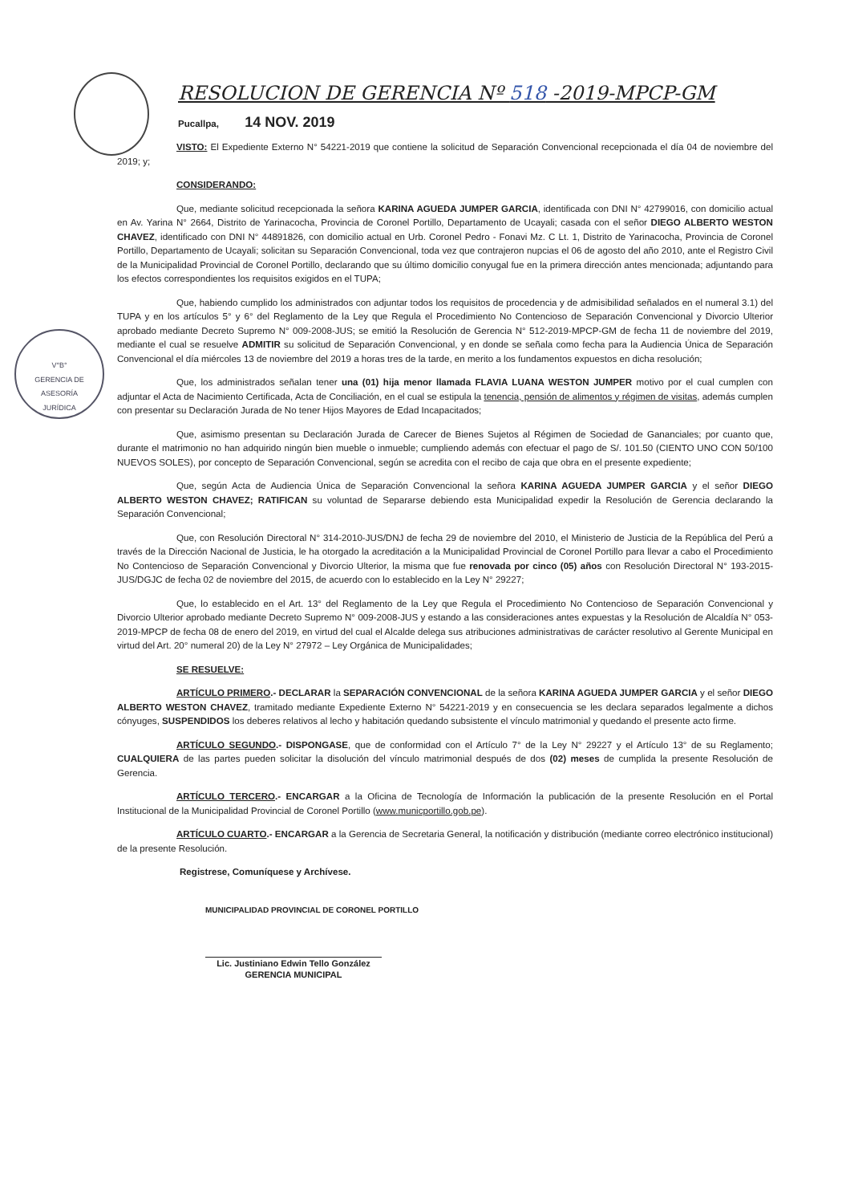V°B°
GERENCIA DE
ASESORÍA
JURÍDICA
RESOLUCION DE GERENCIA Nº 518 -2019-MPCP-GM
Pucallpa, 14 NOV. 2019
VISTO: El Expediente Externo N° 54221-2019 que contiene la solicitud de Separación Convencional recepcionada el día 04 de noviembre del 2019; y;
CONSIDERANDO:
Que, mediante solicitud recepcionada la señora KARINA AGUEDA JUMPER GARCIA, identificada con DNI N° 42799016, con domicilio actual en Av. Yarina N° 2664, Distrito de Yarinacocha, Provincia de Coronel Portillo, Departamento de Ucayali; casada con el señor DIEGO ALBERTO WESTON CHAVEZ, identificado con DNI N° 44891826, con domicilio actual en Urb. Coronel Pedro - Fonavi Mz. C Lt. 1, Distrito de Yarinacocha, Provincia de Coronel Portillo, Departamento de Ucayali; solicitan su Separación Convencional, toda vez que contrajeron nupcias el 06 de agosto del año 2010, ante el Registro Civil de la Municipalidad Provincial de Coronel Portillo, declarando que su último domicilio conyugal fue en la primera dirección antes mencionada; adjuntando para los efectos correspondientes los requisitos exigidos en el TUPA;
Que, habiendo cumplido los administrados con adjuntar todos los requisitos de procedencia y de admisibilidad señalados en el numeral 3.1) del TUPA y en los artículos 5° y 6° del Reglamento de la Ley que Regula el Procedimiento No Contencioso de Separación Convencional y Divorcio Ulterior aprobado mediante Decreto Supremo N° 009-2008-JUS; se emitió la Resolución de Gerencia N° 512-2019-MPCP-GM de fecha 11 de noviembre del 2019, mediante el cual se resuelve ADMITIR su solicitud de Separación Convencional, y en donde se señala como fecha para la Audiencia Única de Separación Convencional el día miércoles 13 de noviembre del 2019 a horas tres de la tarde, en merito a los fundamentos expuestos en dicha resolución;
Que, los administrados señalan tener una (01) hija menor llamada FLAVIA LUANA WESTON JUMPER motivo por el cual cumplen con adjuntar el Acta de Nacimiento Certificada, Acta de Conciliación, en el cual se estipula la tenencia, pensión de alimentos y régimen de visitas, además cumplen con presentar su Declaración Jurada de No tener Hijos Mayores de Edad Incapacitados;
Que, asimismo presentan su Declaración Jurada de Carecer de Bienes Sujetos al Régimen de Sociedad de Gananciales; por cuanto que, durante el matrimonio no han adquirido ningún bien mueble o inmueble; cumpliendo además con efectuar el pago de S/. 101.50 (CIENTO UNO CON 50/100 NUEVOS SOLES), por concepto de Separación Convencional, según se acredita con el recibo de caja que obra en el presente expediente;
Que, según Acta de Audiencia Única de Separación Convencional la señora KARINA AGUEDA JUMPER GARCIA y el señor DIEGO ALBERTO WESTON CHAVEZ; RATIFICAN su voluntad de Separarse debiendo esta Municipalidad expedir la Resolución de Gerencia declarando la Separación Convencional;
Que, con Resolución Directoral N° 314-2010-JUS/DNJ de fecha 29 de noviembre del 2010, el Ministerio de Justicia de la República del Perú a través de la Dirección Nacional de Justicia, le ha otorgado la acreditación a la Municipalidad Provincial de Coronel Portillo para llevar a cabo el Procedimiento No Contencioso de Separación Convencional y Divorcio Ulterior, la misma que fue renovada por cinco (05) años con Resolución Directoral N° 193-2015-JUS/DGJC de fecha 02 de noviembre del 2015, de acuerdo con lo establecido en la Ley N° 29227;
Que, lo establecido en el Art. 13° del Reglamento de la Ley que Regula el Procedimiento No Contencioso de Separación Convencional y Divorcio Ulterior aprobado mediante Decreto Supremo N° 009-2008-JUS y estando a las consideraciones antes expuestas y la Resolución de Alcaldía N° 053-2019-MPCP de fecha 08 de enero del 2019, en virtud del cual el Alcalde delega sus atribuciones administrativas de carácter resolutivo al Gerente Municipal en virtud del Art. 20° numeral 20) de la Ley N° 27972 – Ley Orgánica de Municipalidades;
SE RESUELVE:
ARTÍCULO PRIMERO.- DECLARAR la SEPARACIÓN CONVENCIONAL de la señora KARINA AGUEDA JUMPER GARCIA y el señor DIEGO ALBERTO WESTON CHAVEZ, tramitado mediante Expediente Externo N° 54221-2019 y en consecuencia se les declara separados legalmente a dichos cónyuges, SUSPENDIDOS los deberes relativos al lecho y habitación quedando subsistente el vínculo matrimonial y quedando el presente acto firme.
ARTÍCULO SEGUNDO.- DISPONGASE, que de conformidad con el Artículo 7° de la Ley N° 29227 y el Artículo 13° de su Reglamento; CUALQUIERA de las partes pueden solicitar la disolución del vínculo matrimonial después de dos (02) meses de cumplida la presente Resolución de Gerencia.
ARTÍCULO TERCERO.- ENCARGAR a la Oficina de Tecnología de Información la publicación de la presente Resolución en el Portal Institucional de la Municipalidad Provincial de Coronel Portillo (www.municportillo.gob.pe).
ARTÍCULO CUARTO.- ENCARGAR a la Gerencia de Secretaria General, la notificación y distribución (mediante correo electrónico institucional) de la presente Resolución.
Registrese, Comuníquese y Archívese.
MUNICIPALIDAD PROVINCIAL DE CORONEL PORTILLO
Lic. Justiniano Edwin Tello González
GERENCIA MUNICIPAL